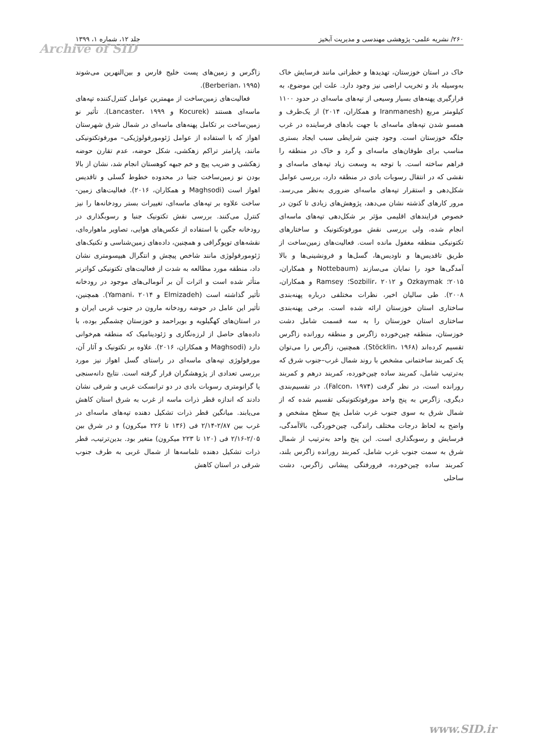۲۶۰/ نشریه علمی- پژوهشی مهندسی و مدیریت آبخیز جلد ۱۲، شماره ۱، ۱۳۹۹
Archive of SID
خاک در استان خوزستان، تهدیدها و خطراتی مانند فرسایش خاک به‌وسیله باد و تخریب اراضی نیز وجود دارد. علت این موضوع، به قرارگیری پهنه‌های بسیار وسیعی از تپه‌های ماسه‌ای در حدود ۱۱۰۰ کیلومتر مربع (Iranmanesh و همکاران، ۲۰۱۴) از یک‌طرف و همسو شدن تپه‌های ماسه‌ای با جهت بادهای فرساینده در غرب جلگه خوزستان است. وجود چنین شرایطی سبب ایجاد بستری مناسب برای طوفان‌های ماسه‌ای و گرد و خاک در منطقه را فراهم ساخته است. با توجه به وسعت زیاد تپه‌های ماسه‌ای و نقشی که در انتقال رسوبات بادی در منطقه دارد، بررسی عوامل شکل‌دهی و استقرار تپه‌های ماسه‌ای ضروری به‌نظر می‌رسد. مرور کارهای گذشته نشان می‌دهد، پژوهش‌های زیادی تا کنون در خصوص فرایندهای اقلیمی مؤثر بر شکل‌دهی تپه‌های ماسه‌ای انجام شده، ولی بررسی نقش مورفوتکتونیک و ساختارهای تکتونیکی منطقه مغفول مانده است. فعالیت‌های زمین‌ساخت از طریق تاقدیس‌ها و ناودیس‌ها، گسل‌ها و فرونشینی‌ها و بالا آمدگی‌ها خود را نمایان می‌سازند (Nottebaum و همکاران، ۲۰۱۵؛ Ozkaymak و Sozbilir، ۲۰۱۲؛ Ramsey و همکاران، ۲۰۰۸). طی سالیان اخیر، نظرات مختلفی درباره پهنه‌بندی ساختاری استان خوزستان ارائه شده است. برخی پهنه‌بندی ساختاری استان خوزستان را به سه قسمت شامل دشت خوزستان، منطقه چین‌خورده زاگرس و منطقه رورانده زاگرس تقسیم کرده‌اند (Stöcklin، ۱۹۶۸). همچنین، زاگرس را می‌توان یک کمربند ساختمانی مشخص با روند شمال غرب–جنوب شرق که به‌ترتیب شامل، کمربند ساده چین‌خورده، کمربند درهم و کمربند رورانده است، در نظر گرفت (Falcon، ۱۹۷۴). در تقسیم‌بندی دیگری، زاگرس به پنج واحد مورفوتکتونیکی تقسیم شده که از شمال شرق به سوی جنوب غرب شامل پنج سطح مشخص و واضح به لحاظ درجات مختلف راندگی، چین‌خوردگی، بالاآمدگی، فرسایش و رسوبگذاری است. این پنج واحد به‌ترتیب از شمال شرق به سمت جنوب غرب شامل، کمربند رورانده زاگرس بلند، کمربند ساده چین‌خورده، فرورفتگی پیشانی زاگرس، دشت ساحلی
زاگرس و زمین‌های پست خلیج فارس و بین‌النهرین می‌شوند (Berberian، ۱۹۹۵).
فعالیت‌های زمین‌ساخت از مهمترین عوامل کنترل‌کننده تپه‌های ماسه‌ای هستند (Kocurek و Lancaster، ۱۹۹۹). تأثیر نو زمین‌ساخت بر تکامل پهنه‌های ماسه‌ای در شمال شرق شهرستان اهواز که با استفاده از عوامل ژئومورفولوژیکی– مورفوتکتونیکی مانند، پارامتر تراکم زهکشی، شکل حوضه، عدم تقارن حوضه زهکشی و ضریب پیچ و خم جبهه کوهستان انجام شد، نشان از بالا بودن نو زمین‌ساخت جنبا در محدوده خطوط گسلی و تاقدیس اهواز است (Maghsodi و همکاران، ۲۰۱۶). فعالیت‌های زمین-ساخت علاوه بر تپه‌های ماسه‌ای، تغییرات بستر رودخانه‌ها را نیز کنترل می‌کنند. بررسی نقش تکتونیک جنبا و رسوبگذاری در رودخانه جگین با استفاده از عکس‌های هوایی، تصاویر ماهواره‌ای، نقشه‌های توپوگرافی و همچنین، داده‌های زمین‌شناسی و تکنیک‌های ژئومورفولوژی مانند شاخص پیچش و انتگرال هیپسومتری نشان داد، منطقه مورد مطالعه به شدت از فعالیت‌های تکتونیکی کواترنر متأثر شده است و اثرات آن بر آنومالی‌های موجود در رودخانه تأثیر گذاشته است (Elmizadeh و Yamani، ۲۰۱۴). همچنین، تأثیر این عامل در حوضه رودخانه مارون در جنوب غربی ایران و در استان‌های کهگیلویه و بویراحمد و خوزستان چشمگیر بوده، با داده‌های حاصل از لرزه‌نگاری و ژئودینامیک که منطقه هم‌خوانی دارد (Maghsodi و همکاران، ۲۰۱۶). علاوه بر تکتونیک و آثار آن، مورفولوژی تپه‌های ماسه‌ای در راستای گسل اهواز نیز مورد بررسی تعدادی از پژوهشگران قرار گرفته است. نتایج دانه‌سنجی یا گرانومتری رسوبات بادی در دو ترانسکت غربی و شرقی نشان دادند که اندازه قطر ذرات ماسه از غرب به شرق استان کاهش می‌یابند. میانگین قطر ذرات تشکیل دهنده تپه‌های ماسه‌ای در غرب بین ۲/۸۷-۲/۱۴ فی (۱۳۶ تا ۲۲۶ میکرون) و در شرق بین ۲/۰۵-۲/۱۶ فی (۱۲۰ تا ۲۲۳ میکرون) متغیر بود. بدین‌ترتیب، قطر ذرات تشکیل دهنده تلماسه‌ها از شمال غربی به طرف جنوب شرقی در استان کاهش
www.SID.ir